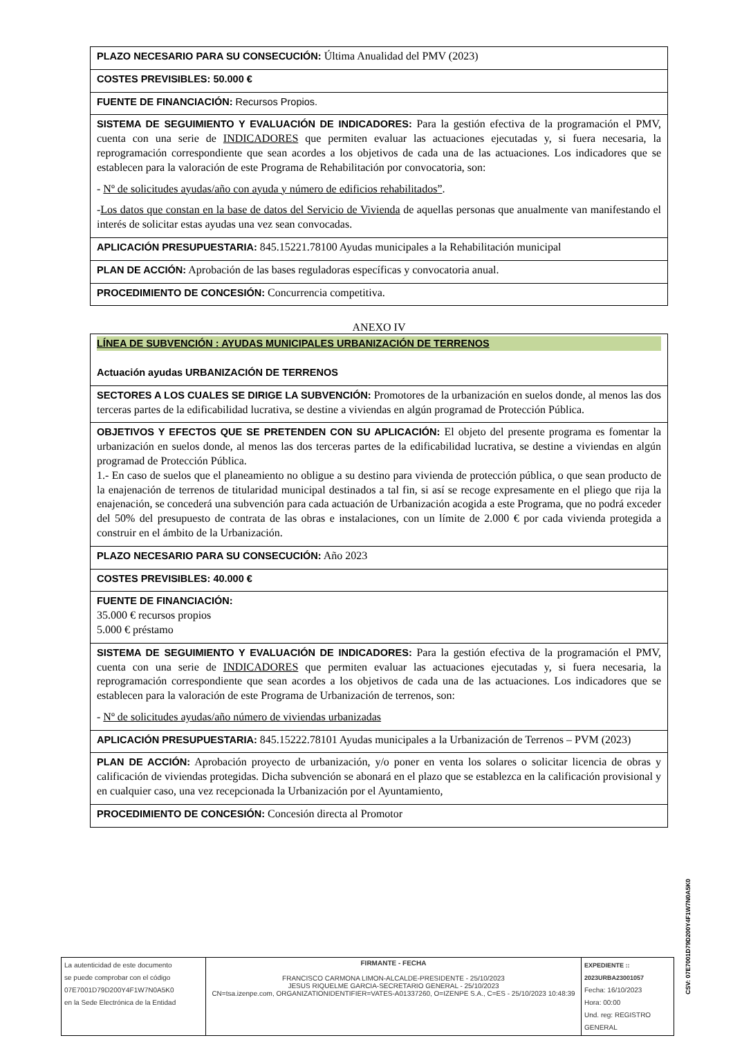| PLAZO NECESARIO PARA SU CONSECUCIÓN: Última Anualidad del PMV (2023) |
| COSTES PREVISIBLES: 50.000 € |
| FUENTE DE FINANCIACIÓN: Recursos Propios. |
| SISTEMA DE SEGUIMIENTO Y EVALUACIÓN DE INDICADORES: Para la gestión efectiva de la programación el PMV, cuenta con una serie de INDICADORES que permiten evaluar las actuaciones ejecutadas y, si fuera necesaria, la reprogramación correspondiente que sean acordes a los objetivos de cada una de las actuaciones. Los indicadores que se establecen para la valoración de este Programa de Rehabilitación por convocatoria, son: - Nº de solicitudes ayudas/año con ayuda y número de edificios rehabilitados” . - Los datos que constan en la base de datos del Servicio de Vivienda de aquellas personas que anualmente van manifestando el interés de solicitar estas ayudas una vez sean convocadas. |
| APLICACIÓN PRESUPUESTARIA: 845.15221.78100 Ayudas municipales a la Rehabilitación municipal |
| PLAN DE ACCIÓN: Aprobación de las bases reguladoras específicas y convocatoria anual. |
| PROCEDIMIENTO DE CONCESIÓN: Concurrencia competitiva. |
ANEXO IV
| LÍNEA DE SUBVENCIÓN : AYUDAS MUNICIPALES URBANIZACIÓN DE TERRENOS Actuación ayudas URBANIZACIÓN DE TERRENOS |
| SECTORES A LOS CUALES SE DIRIGE LA SUBVENCIÓN: Promotores de la urbanización en suelos donde, al menos las dos terceras partes de la edificabilidad lucrativa, se destine a viviendas en algún programad de Protección Pública. |
| OBJETIVOS Y EFECTOS QUE SE PRETENDEN CON SU APLICACIÓN: El objeto del presente programa es fomentar la urbanización en suelos donde, al menos las dos terceras partes de la edificabilidad lucrativa, se destine a viviendas en algún programad de Protección Pública. 1.- En caso de suelos que el planeamiento no obligue a su destino para vivienda de protección pública, o que sean producto de la enajenación de terrenos de titularidad municipal destinados a tal fin, si así se recoge expresamente en el pliego que rija la enajenación, se concederá una subvención para cada actuación de Urbanización acogida a este Programa, que no podrá exceder del 50% del presupuesto de contrata de las obras e instalaciones, con un límite de 2.000 € por cada vivienda protegida a construir en el ámbito de la Urbanización. |
| PLAZO NECESARIO PARA SU CONSECUCIÓN: Año 2023 |
| COSTES PREVISIBLES: 40.000 € |
| FUENTE DE FINANCIACIÓN: 35.000 € recursos propios 5.000 € préstamo |
| SISTEMA DE SEGUIMIENTO Y EVALUACIÓN DE INDICADORES: Para la gestión efectiva de la programación el PMV, cuenta con una serie de INDICADORES que permiten evaluar las actuaciones ejecutadas y, si fuera necesaria, la reprogramación correspondiente que sean acordes a los objetivos de cada una de las actuaciones. Los indicadores que se establecen para la valoración de este Programa de Urbanización de terrenos, son: - Nº de solicitudes ayudas/año número de viviendas urbanizadas |
| APLICACIÓN PRESUPUESTARIA: 845.15222.78101 Ayudas municipales a la Urbanización de Terrenos – PVM (2023) |
| PLAN DE ACCIÓN: Aprobación proyecto de urbanización, y/o poner en venta los solares o solicitar licencia de obras y calificación de viviendas protegidas. Dicha subvención se abonará en el plazo que se establezca en la calificación provisional y en cualquier caso, una vez recepcionada la Urbanización por el Ayuntamiento, |
| PROCEDIMIENTO DE CONCESIÓN: Concesión directa al Promotor |
CSV: 07E7001D79D200Y4F1W7N0A5K0
| La autenticidad de este documento se puede comprobar con el código 07E7001D79D200Y4F1W7N0A5K0 en la Sede Electrónica de la Entidad | FIRMANTE - FECHA FRANCISCO CARMONA LIMON-ALCALDE-PRESIDENTE - 25/10/2023 JESUS RIQUELME GARCIA-SECRETARIO GENERAL - 25/10/2023 CN=tsa.izenpe.com, ORGANIZATIONIDENTIFIER=VATES-A01337260, O=IZENPE S.A., C=ES - 25/10/2023 10:48:39 | EXPEDIENTE :: 2023URBA23001057 Fecha: 16/10/2023 Hora: 00:00 Und. reg: REGISTRO GENERAL |